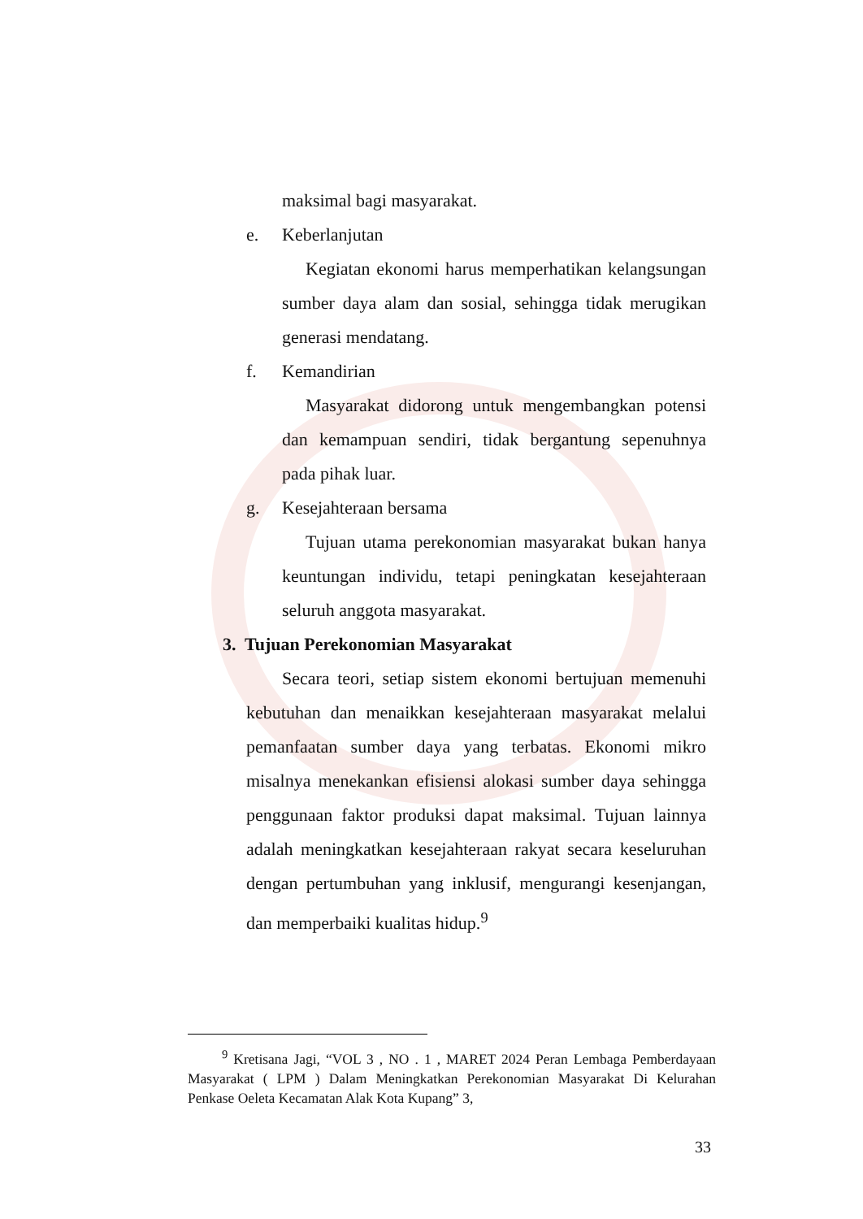maksimal bagi masyarakat.
e. Keberlanjutan
Kegiatan ekonomi harus memperhatikan kelangsungan sumber daya alam dan sosial, sehingga tidak merugikan generasi mendatang.
f. Kemandirian
Masyarakat didorong untuk mengembangkan potensi dan kemampuan sendiri, tidak bergantung sepenuhnya pada pihak luar.
g. Kesejahteraan bersama
Tujuan utama perekonomian masyarakat bukan hanya keuntungan individu, tetapi peningkatan kesejahteraan seluruh anggota masyarakat.
3. Tujuan Perekonomian Masyarakat
Secara teori, setiap sistem ekonomi bertujuan memenuhi kebutuhan dan menaikkan kesejahteraan masyarakat melalui pemanfaatan sumber daya yang terbatas. Ekonomi mikro misalnya menekankan efisiensi alokasi sumber daya sehingga penggunaan faktor produksi dapat maksimal. Tujuan lainnya adalah meningkatkan kesejahteraan rakyat secara keseluruhan dengan pertumbuhan yang inklusif, mengurangi kesenjangan, dan memperbaiki kualitas hidup.<sup>9</sup>
<sup>9</sup> Kretisana Jagi, “VOL 3 , NO . 1 , MARET 2024 Peran Lembaga Pemberdayaan Masyarakat ( LPM ) Dalam Meningkatkan Perekonomian Masyarakat Di Kelurahan Penkase Oeleta Kecamatan Alak Kota Kupang” 3,
33